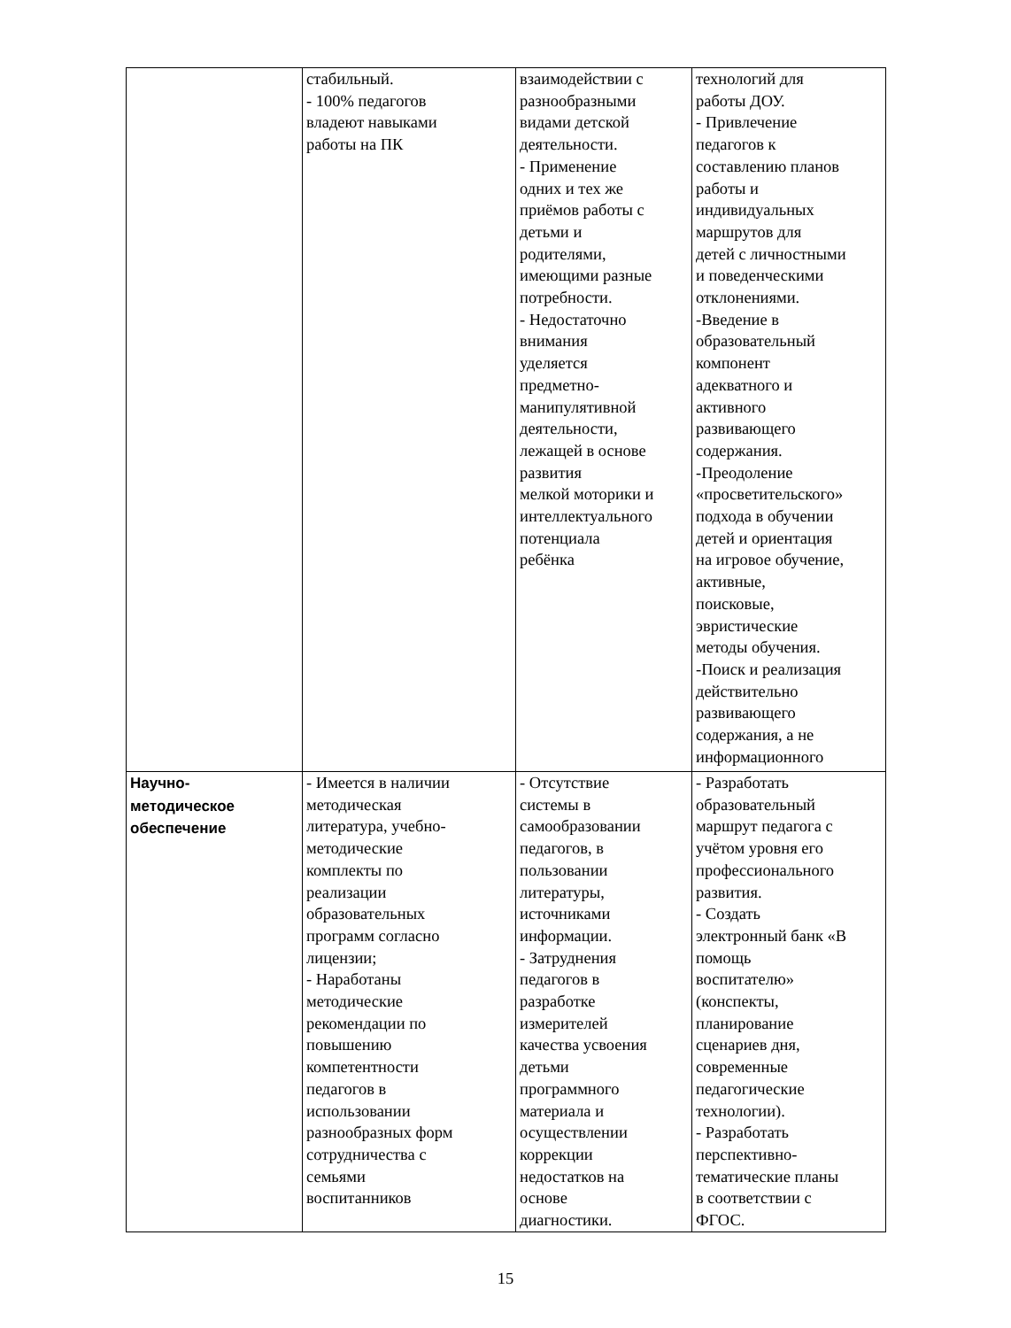| | стабильный. - 100% педагогов владеют навыками работы на ПК | взаимодействии с разнообразными видами детской деятельности. - Применение одних и тех же приёмов работы с детьми и родителями, имеющими разные потребности. - Недостаточно внимания уделяется предметно- манипулятивной деятельности, лежащей в основе развития мелкой моторики и интеллектуального потенциала ребёнка | технологий для работы ДОУ. - Привлечение педагогов к составлению планов работы и индивидуальных маршрутов для детей с личностными и поведенческими отклонениями. -Введение в образовательный компонент адекватного и активного развивающего содержания. -Преодоление «просветительского» подхода в обучении детей и ориентация на игровое обучение, активные, поисковые, эвристические методы обучения. -Поиск и реализация действительно развивающего содержания, а не информационного |
| Научно- методическое обеспечение | - Имеется в наличии методическая литература, учебно- методические комплекты по реализации образовательных программ согласно лицензии; - Наработаны методические рекомендации по повышению компетентности педагогов в использовании разнообразных форм сотрудничества с семьями воспитанников | - Отсутствие системы в самообразовании педагогов, в пользовании литературы, источниками информации. - Затруднения педагогов в разработке измерителей качества усвоения детьми программного материала и осуществлении коррекции недостатков на основе диагностики. | - Разработать образовательный маршрут педагога с учётом уровня его профессионального развития. - Создать электронный банк «В помощь воспитателю» (конспекты, планирование сценариев дня, современные педагогические технологии). - Разработать перспективно- тематические планы в соответствии с ФГОС. |
15